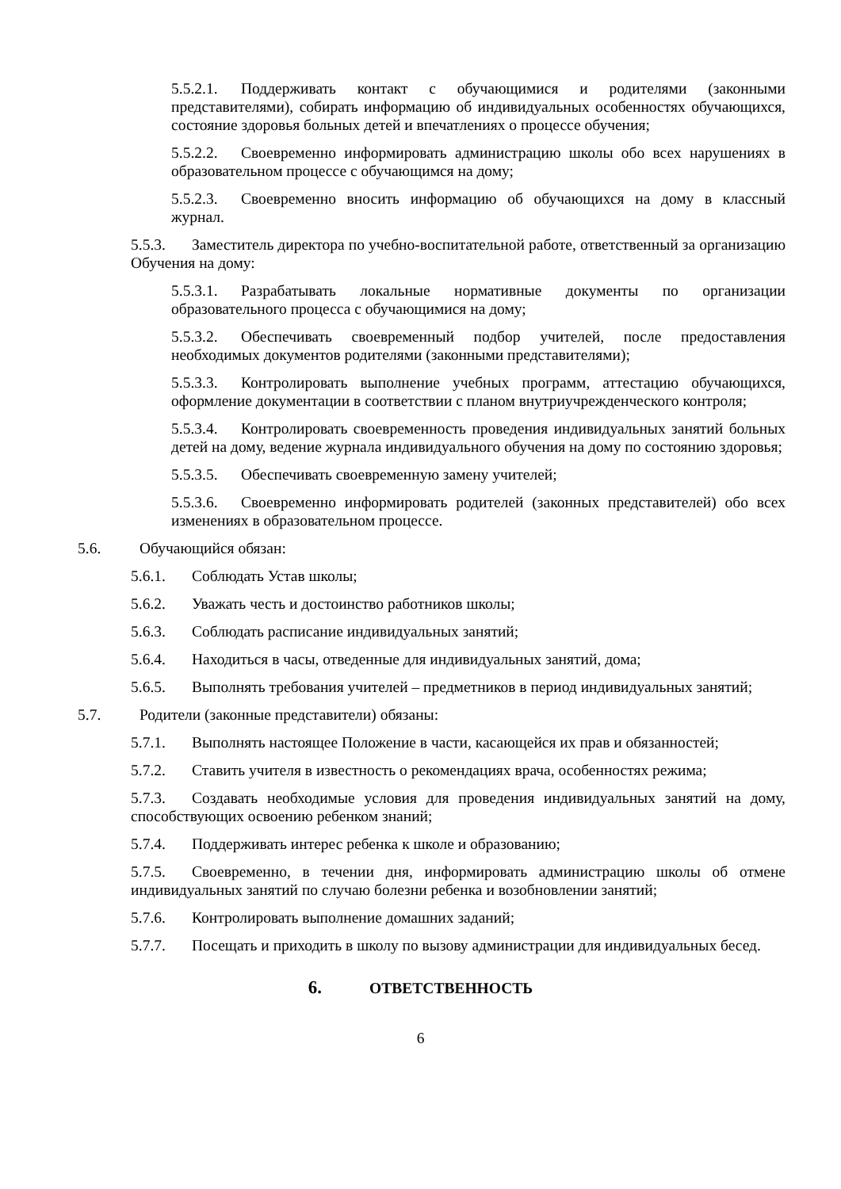5.5.2.1. Поддерживать контакт с обучающимися и родителями (законными представителями), собирать информацию об индивидуальных особенностях обучающихся, состояние здоровья больных детей и впечатлениях о процессе обучения;
5.5.2.2. Своевременно информировать администрацию школы обо всех нарушениях в образовательном процессе с обучающимся на дому;
5.5.2.3. Своевременно вносить информацию об обучающихся на дому в классный журнал.
5.5.3. Заместитель директора по учебно-воспитательной работе, ответственный за организацию Обучения на дому:
5.5.3.1. Разрабатывать локальные нормативные документы по организации образовательного процесса с обучающимися на дому;
5.5.3.2. Обеспечивать своевременный подбор учителей, после предоставления необходимых документов родителями (законными представителями);
5.5.3.3. Контролировать выполнение учебных программ, аттестацию обучающихся, оформление документации в соответствии с планом внутриучрежденческого контроля;
5.5.3.4. Контролировать своевременность проведения индивидуальных занятий больных детей на дому, ведение журнала индивидуального обучения на дому по состоянию здоровья;
5.5.3.5. Обеспечивать своевременную замену учителей;
5.5.3.6. Своевременно информировать родителей (законных представителей) обо всех изменениях в образовательном процессе.
5.6. Обучающийся обязан:
5.6.1. Соблюдать Устав школы;
5.6.2. Уважать честь и достоинство работников школы;
5.6.3. Соблюдать расписание индивидуальных занятий;
5.6.4. Находиться в часы, отведенные для индивидуальных занятий, дома;
5.6.5. Выполнять требования учителей – предметников в период индивидуальных занятий;
5.7. Родители (законные представители) обязаны:
5.7.1. Выполнять настоящее Положение в части, касающейся их прав и обязанностей;
5.7.2. Ставить учителя в известность о рекомендациях врача, особенностях режима;
5.7.3. Создавать необходимые условия для проведения индивидуальных занятий на дому, способствующих освоению ребенком знаний;
5.7.4. Поддерживать интерес ребенка к школе и образованию;
5.7.5. Своевременно, в течении дня, информировать администрацию школы об отмене индивидуальных занятий по случаю болезни ребенка и возобновлении занятий;
5.7.6. Контролировать выполнение домашних заданий;
5.7.7. Посещать и приходить в школу по вызову администрации для индивидуальных бесед.
6. ОТВЕТСТВЕННОСТЬ
6